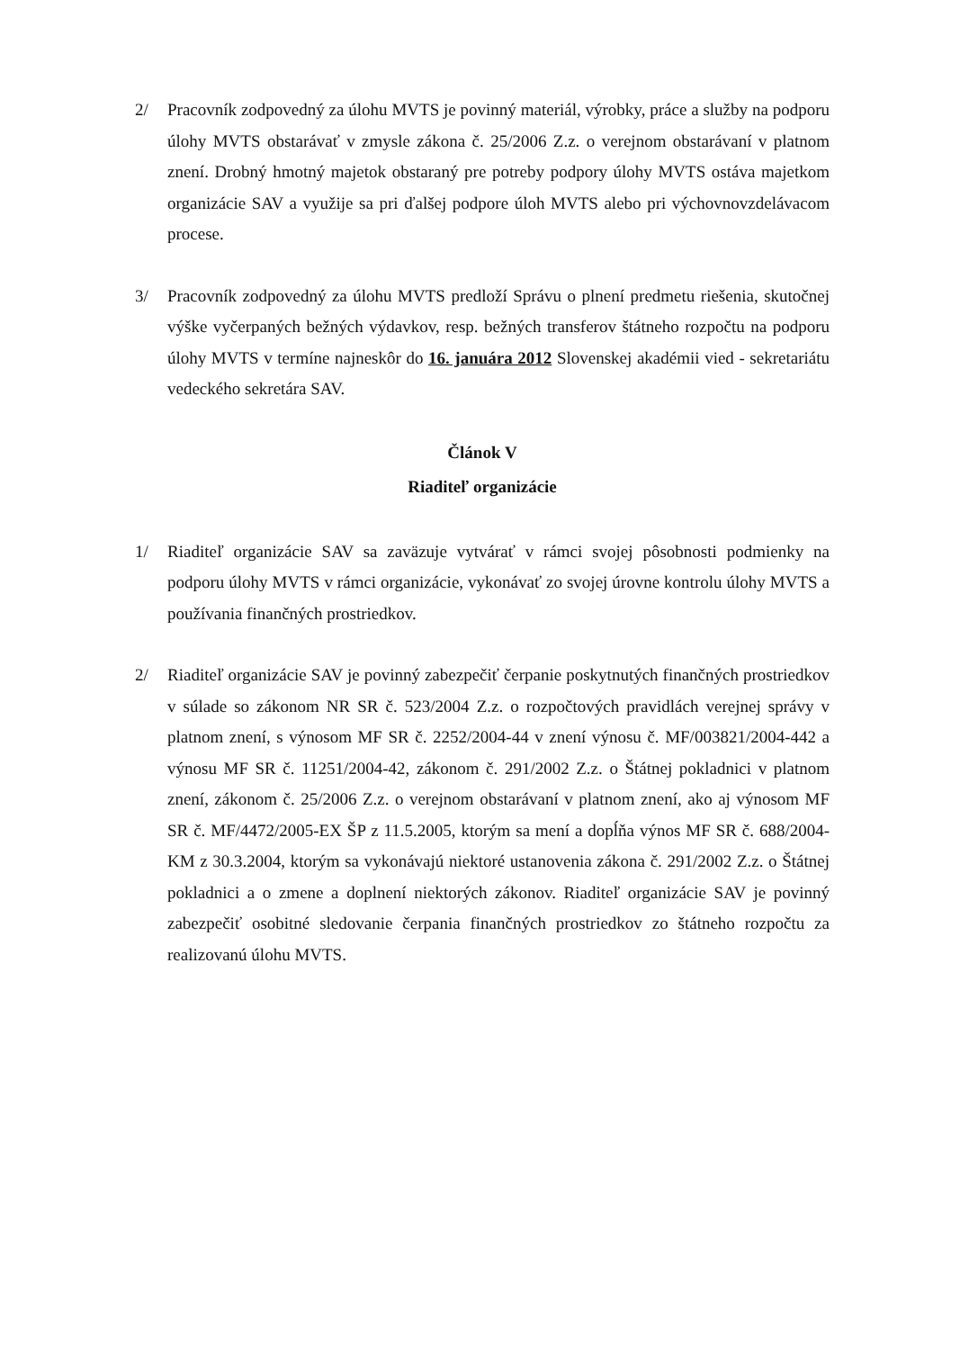2/ Pracovník zodpovedný za úlohu MVTS je povinný materiál, výrobky, práce a služby na podporu úlohy MVTS obstarávať v zmysle zákona č. 25/2006 Z.z. o verejnom obstarávaní v platnom znení. Drobný hmotný majetok obstaraný pre potreby podpory úlohy MVTS ostáva majetkom organizácie SAV a využije sa pri ďalšej podpore úloh MVTS alebo pri výchovnovzdelávacom procese.
3/ Pracovník zodpovedný za úlohu MVTS predloží Správu o plnení predmetu riešenia, skutočnej výške vyčerpaných bežných výdavkov, resp. bežných transferov štátneho rozpočtu na podporu úlohy MVTS v termíne najneskôr do 16. januára 2012 Slovenskej akadémii vied - sekretariátu vedeckého sekretára SAV.
Článok V
Riaditeľ organizácie
1/ Riaditeľ organizácie SAV sa zaväzuje vytvárať v rámci svojej pôsobnosti podmienky na podporu úlohy MVTS v rámci organizácie, vykonávať zo svojej úrovne kontrolu úlohy MVTS a používania finančných prostriedkov.
2/ Riaditeľ organizácie SAV je povinný zabezpečiť čerpanie poskytnutých finančných prostriedkov v súlade so zákonom NR SR č. 523/2004 Z.z. o rozpočtových pravidlách verejnej správy v platnom znení, s výnosom MF SR č. 2252/2004-44 v znení výnosu č. MF/003821/2004-442 a výnosu MF SR č. 11251/2004-42, zákonom č. 291/2002 Z.z. o Štátnej pokladnici v platnom znení, zákonom č. 25/2006 Z.z. o verejnom obstarávaní v platnom znení, ako aj výnosom MF SR č. MF/4472/2005-EX ŠP z 11.5.2005, ktorým sa mení a dopĺňa výnos MF SR č. 688/2004-KM z 30.3.2004, ktorým sa vykonávajú niektoré ustanovenia zákona č. 291/2002 Z.z. o Štátnej pokladnici a o zmene a doplnení niektorých zákonov. Riaditeľ organizácie SAV je povinný zabezpečiť osobitné sledovanie čerpania finančných prostriedkov zo štátneho rozpočtu za realizovanú úlohu MVTS.